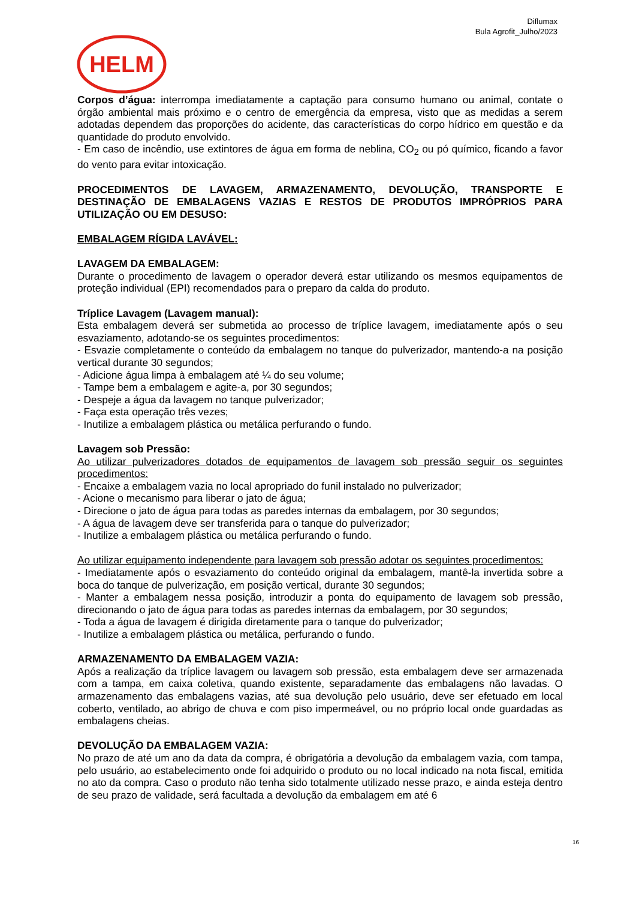Diflumax
Bula Agrofit_Julho/2023
HELM
Corpos d’água: interrompa imediatamente a captação para consumo humano ou animal, contate o órgão ambiental mais próximo e o centro de emergência da empresa, visto que as medidas a serem adotadas dependem das proporções do acidente, das características do corpo hídrico em questão e da quantidade do produto envolvido.
- Em caso de incêndio, use extintores de água em forma de neblina, CO<sub>2</sub> ou pó químico, ficando a favor do vento para evitar intoxicação.
PROCEDIMENTOS DE LAVAGEM, ARMAZENAMENTO, DEVOLUÇÃO, TRANSPORTE E DESTINAÇÃO DE EMBALAGENS VAZIAS E RESTOS DE PRODUTOS IMPRÓPRIOS PARA UTILIZAÇÃO OU EM DESUSO:
EMBALAGEM RÍGIDA LAVÁVEL:
LAVAGEM DA EMBALAGEM:
Durante o procedimento de lavagem o operador deverá estar utilizando os mesmos equipamentos de proteção individual (EPI) recomendados para o preparo da calda do produto.
Tríplice Lavagem (Lavagem manual):
Esta embalagem deverá ser submetida ao processo de tríplice lavagem, imediatamente após o seu esvaziamento, adotando-se os seguintes procedimentos:
- Esvazie completamente o conteúdo da embalagem no tanque do pulverizador, mantendo-a na posição vertical durante 30 segundos;
- Adicione água limpa à embalagem até ¼ do seu volume;
- Tampe bem a embalagem e agite-a, por 30 segundos;
- Despeje a água da lavagem no tanque pulverizador;
- Faça esta operação três vezes;
- Inutilize a embalagem plástica ou metálica perfurando o fundo.
Lavagem sob Pressão:
Ao utilizar pulverizadores dotados de equipamentos de lavagem sob pressão seguir os seguintes procedimentos:
- Encaixe a embalagem vazia no local apropriado do funil instalado no pulverizador;
- Acione o mecanismo para liberar o jato de água;
- Direcione o jato de água para todas as paredes internas da embalagem, por 30 segundos;
- A água de lavagem deve ser transferida para o tanque do pulverizador;
- Inutilize a embalagem plástica ou metálica perfurando o fundo.
Ao utilizar equipamento independente para lavagem sob pressão adotar os seguintes procedimentos:
- Imediatamente após o esvaziamento do conteúdo original da embalagem, mantê-la invertida sobre a boca do tanque de pulverização, em posição vertical, durante 30 segundos;
- Manter a embalagem nessa posição, introduzir a ponta do equipamento de lavagem sob pressão, direcionando o jato de água para todas as paredes internas da embalagem, por 30 segundos;
- Toda a água de lavagem é dirigida diretamente para o tanque do pulverizador;
- Inutilize a embalagem plástica ou metálica, perfurando o fundo.
ARMAZENAMENTO DA EMBALAGEM VAZIA:
Após a realização da tríplice lavagem ou lavagem sob pressão, esta embalagem deve ser armazenada com a tampa, em caixa coletiva, quando existente, separadamente das embalagens não lavadas. O armazenamento das embalagens vazias, até sua devolução pelo usuário, deve ser efetuado em local coberto, ventilado, ao abrigo de chuva e com piso impermeável, ou no próprio local onde guardadas as embalagens cheias.
DEVOLUÇÃO DA EMBALAGEM VAZIA:
No prazo de até um ano da data da compra, é obrigatória a devolução da embalagem vazia, com tampa, pelo usuário, ao estabelecimento onde foi adquirido o produto ou no local indicado na nota fiscal, emitida no ato da compra. Caso o produto não tenha sido totalmente utilizado nesse prazo, e ainda esteja dentro de seu prazo de validade, será facultada a devolução da embalagem em até 6
16